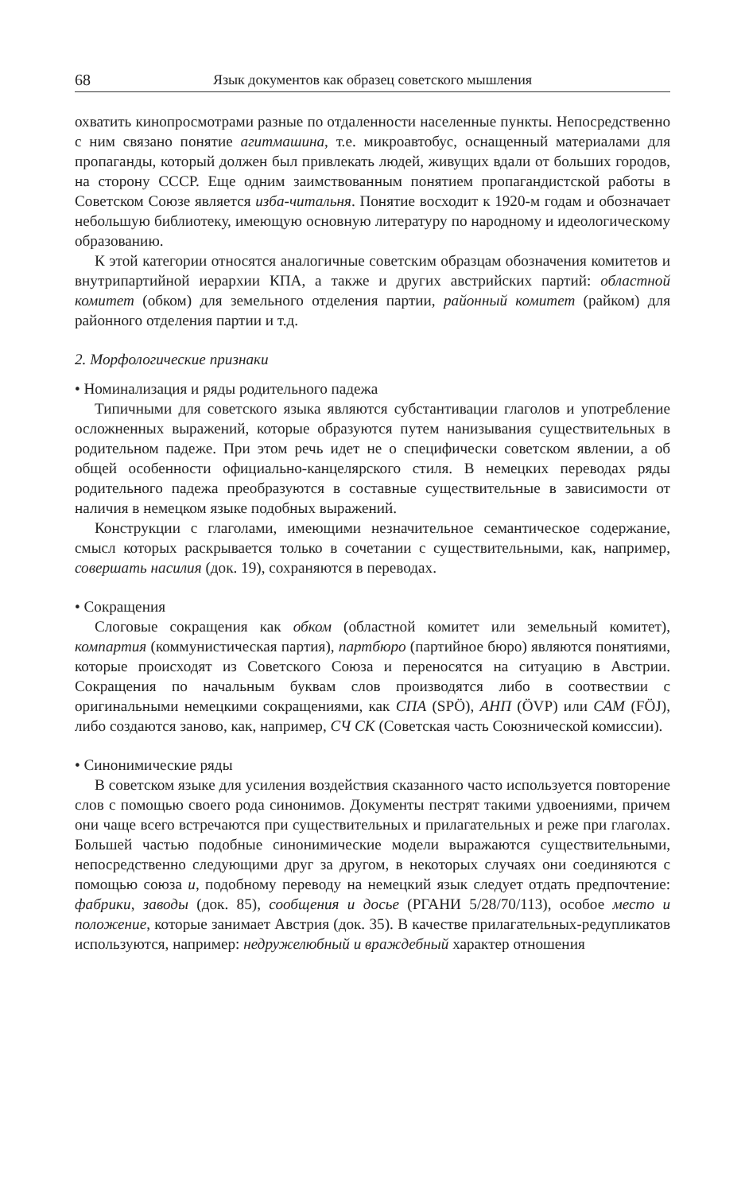68 Язык документов как образец советского мышления
охватить кинопросмотрами разные по отдаленности населенные пункты. Непосредственно с ним связано понятие агитмашина, т.е. микроавтобус, оснащенный материалами для пропаганды, который должен был привлекать людей, живущих вдали от больших городов, на сторону СССР. Еще одним заимствованным понятием пропагандистской работы в Советском Союзе является изба-читальня. Понятие восходит к 1920-м годам и обозначает небольшую библиотеку, имеющую основную литературу по народному и идеологическому образованию.
К этой категории относятся аналогичные советским образцам обозначения комитетов и внутрипартийной иерархии КПА, а также и других австрийских партий: областной комитет (обком) для земельного отделения партии, районный комитет (райком) для районного отделения партии и т.д.
2. Морфологические признаки
• Номинализация и ряды родительного падежа
Типичными для советского языка являются субстантивации глаголов и употребление осложненных выражений, которые образуются путем нанизывания существительных в родительном падеже. При этом речь идет не о специфически советском явлении, а об общей особенности официально-канцелярского стиля. В немецких переводах ряды родительного падежа преобразуются в составные существительные в зависимости от наличия в немецком языке подобных выражений.
Конструкции с глаголами, имеющими незначительное семантическое содержание, смысл которых раскрывается только в сочетании с существительными, как, например, совершать насилия (док. 19), сохраняются в переводах.
• Сокращения
Слоговые сокращения как обком (областной комитет или земельный комитет), компартия (коммунистическая партия), партбюро (партийное бюро) являются понятиями, которые происходят из Советского Союза и переносятся на ситуацию в Австрии. Сокращения по начальным буквам слов производятся либо в соотвествии с оригинальными немецкими сокращениями, как СПА (SPÖ), АНП (ÖVP) или САМ (FÖJ), либо создаются заново, как, например, СЧ СК (Советская часть Союзнической комиссии).
• Синонимические ряды
В советском языке для усиления воздействия сказанного часто используется повторение слов с помощью своего рода синонимов. Документы пестрят такими удвоениями, причем они чаще всего встречаются при существительных и прилагательных и реже при глаголах. Большей частью подобные синонимические модели выражаются существительными, непосредственно следующими друг за другом, в некоторых случаях они соединяются с помощью союза и, подобному переводу на немецкий язык следует отдать предпочтение: фабрики, заводы (док. 85), сообщения и досье (РГАНИ 5/28/70/113), особое место и положение, которые занимает Австрия (док. 35). В качестве прилагательных-редупликатов используются, например: недружелюбный и враждебный характер отношения